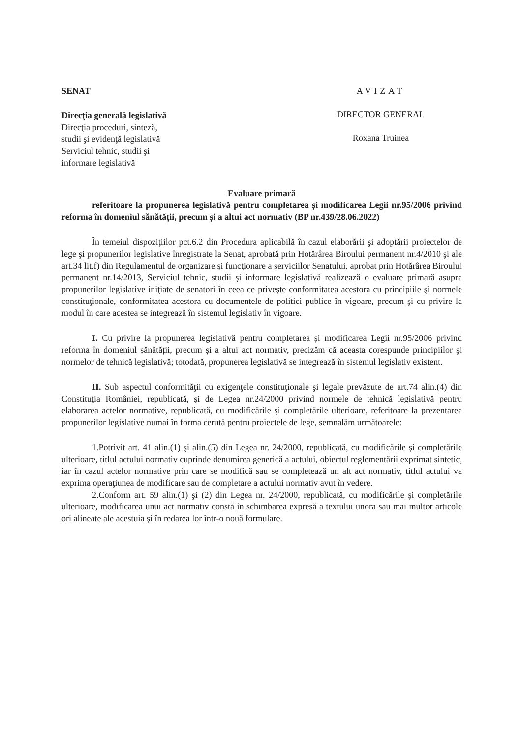SENAT
Direcţia generală legislativă
Direcţia proceduri, sinteză,
studii şi evidenţă legislativă
Serviciul tehnic, studii şi
informare legislativă
AVIZAT
DIRECTOR GENERAL
Roxana Truinea
Evaluare primară
referitoare la propunerea legislativă pentru completarea și modificarea Legii nr.95/2006 privind reforma în domeniul sănătății, precum și a altui act normativ (BP nr.439/28.06.2022)
În temeiul dispoziţiilor pct.6.2 din Procedura aplicabilă în cazul elaborării şi adoptării proiectelor de lege şi propunerilor legislative înregistrate la Senat, aprobată prin Hotărârea Biroului permanent nr.4/2010 şi ale art.34 lit.f) din Regulamentul de organizare şi funcţionare a serviciilor Senatului, aprobat prin Hotărârea Biroului permanent nr.14/2013, Serviciul tehnic, studii şi informare legislativă realizează o evaluare primară asupra propunerilor legislative iniţiate de senatori în ceea ce priveşte conformitatea acestora cu principiile şi normele constituţionale, conformitatea acestora cu documentele de politici publice în vigoare, precum şi cu privire la modul în care acestea se integrează în sistemul legislativ în vigoare.
I. Cu privire la propunerea legislativă pentru completarea și modificarea Legii nr.95/2006 privind reforma în domeniul sănătății, precum și a altui act normativ, precizăm că aceasta corespunde principiilor şi normelor de tehnică legislativă; totodată, propunerea legislativă se integrează în sistemul legislativ existent.
II. Sub aspectul conformităţii cu exigenţele constituţionale şi legale prevăzute de art.74 alin.(4) din Constituţia României, republicată, şi de Legea nr.24/2000 privind normele de tehnică legislativă pentru elaborarea actelor normative, republicată, cu modificările şi completările ulterioare, referitoare la prezentarea propunerilor legislative numai în forma cerută pentru proiectele de lege, semnalăm următoarele:
1.Potrivit art. 41 alin.(1) şi alin.(5) din Legea nr. 24/2000, republicată, cu modificările şi completările ulterioare, titlul actului normativ cuprinde denumirea generică a actului, obiectul reglementării exprimat sintetic, iar în cazul actelor normative prin care se modifică sau se completează un alt act normativ, titlul actului va exprima operaţiunea de modificare sau de completare a actului normativ avut în vedere.
2.Conform art. 59 alin.(1) şi (2) din Legea nr. 24/2000, republicată, cu modificările şi completările ulterioare, modificarea unui act normativ constă în schimbarea expresă a textului unora sau mai multor articole ori alineate ale acestuia şi în redarea lor într-o nouă formulare.